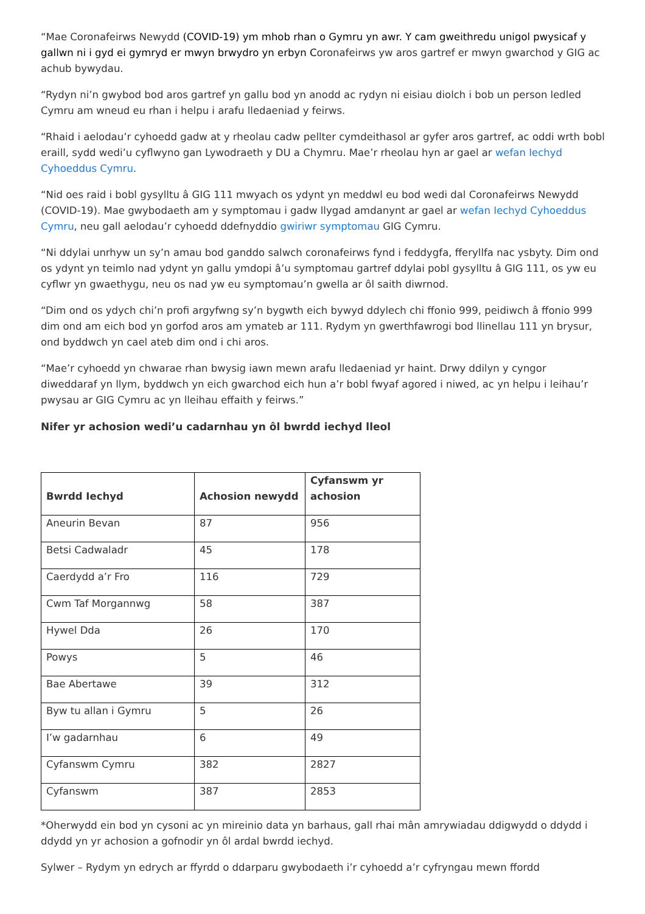“Mae Coronafeirws Newydd (COVID-19) ym mhob rhan o Gymru yn awr. Y cam gweithredu unigol pwysicaf y gallwn ni i gyd ei gymryd er mwyn brwydro yn erbyn Coronafeirws yw aros gartref er mwyn gwarchod y GIG ac achub bywydau.
“Rydyn ni’n gwybod bod aros gartref yn gallu bod yn anodd ac rydyn ni eisiau diolch i bob un person ledled Cymru am wneud eu rhan i helpu i arafu lledaeniad y feirws.
“Rhaid i aelodau’r cyhoedd gadw at y rheolau cadw pellter cymdeithasol ar gyfer aros gartref, ac oddi wrth bobl eraill, sydd wedi’u cyflwyno gan Lywodraeth y DU a Chymru. Mae’r rheolau hyn ar gael ar wefan Iechyd Cyhoeddus Cymru.
“Nid oes raid i bobl gysylltu â GIG 111 mwyach os ydynt yn meddwl eu bod wedi dal Coronafeirws Newydd (COVID-19). Mae gwybodaeth am y symptomau i gadw llygad amdanynt ar gael ar wefan Iechyd Cyhoeddus Cymru, neu gall aelodau’r cyhoedd ddefnyddio gwiriwr symptomau GIG Cymru.
“Ni ddylai unrhyw un sy’n amau bod ganddo salwch coronafeirws fynd i feddygfa, fferyllfa nac ysbyty. Dim ond os ydynt yn teimlo nad ydynt yn gallu ymdopi â’u symptomau gartref ddylai pobl gysylltu â GIG 111, os yw eu cyflwr yn gwaethygu, neu os nad yw eu symptomau’n gwella ar ôl saith diwrnod.
“Dim ond os ydych chi’n profi argyfwng sy’n bygwth eich bywyd ddylech chi ffonio 999, peidiwch â ffonio 999 dim ond am eich bod yn gorfod aros am ymateb ar 111. Rydym yn gwerthfawrogi bod llinellau 111 yn brysur, ond byddwch yn cael ateb dim ond i chi aros.
“Mae’r cyhoedd yn chwarae rhan bwysig iawn mewn arafu lledaeniad yr haint. Drwy ddilyn y cyngor diweddaraf yn llym, byddwch yn eich gwarchod eich hun a’r bobl fwyaf agored i niwed, ac yn helpu i leihau’r pwysau ar GIG Cymru ac yn lleihau effaith y feirws.”
Nifer yr achosion wedi’u cadarnhau yn ôl bwrdd iechyd lleol
| Bwrdd Iechyd | Achosion newydd | Cyfanswm yr achosion |
| --- | --- | --- |
| Aneurin Bevan | 87 | 956 |
| Betsi Cadwaladr | 45 | 178 |
| Caerdydd a’r Fro | 116 | 729 |
| Cwm Taf Morgannwg | 58 | 387 |
| Hywel Dda | 26 | 170 |
| Powys | 5 | 46 |
| Bae Abertawe | 39 | 312 |
| Byw tu allan i Gymru | 5 | 26 |
| I’w gadarnhau | 6 | 49 |
| Cyfanswm Cymru | 382 | 2827 |
| Cyfanswm | 387 | 2853 |
*Oherwydd ein bod yn cysoni ac yn mireinio data yn barhaus, gall rhai mân amrywiadau ddigwydd o ddydd i ddydd yn yr achosion a gofnodir yn ôl ardal bwrdd iechyd.
Sylwer – Rydym yn edrych ar ffyrdd o ddarparu gwybodaeth i’r cyhoedd a’r cyfryngau mewn ffordd